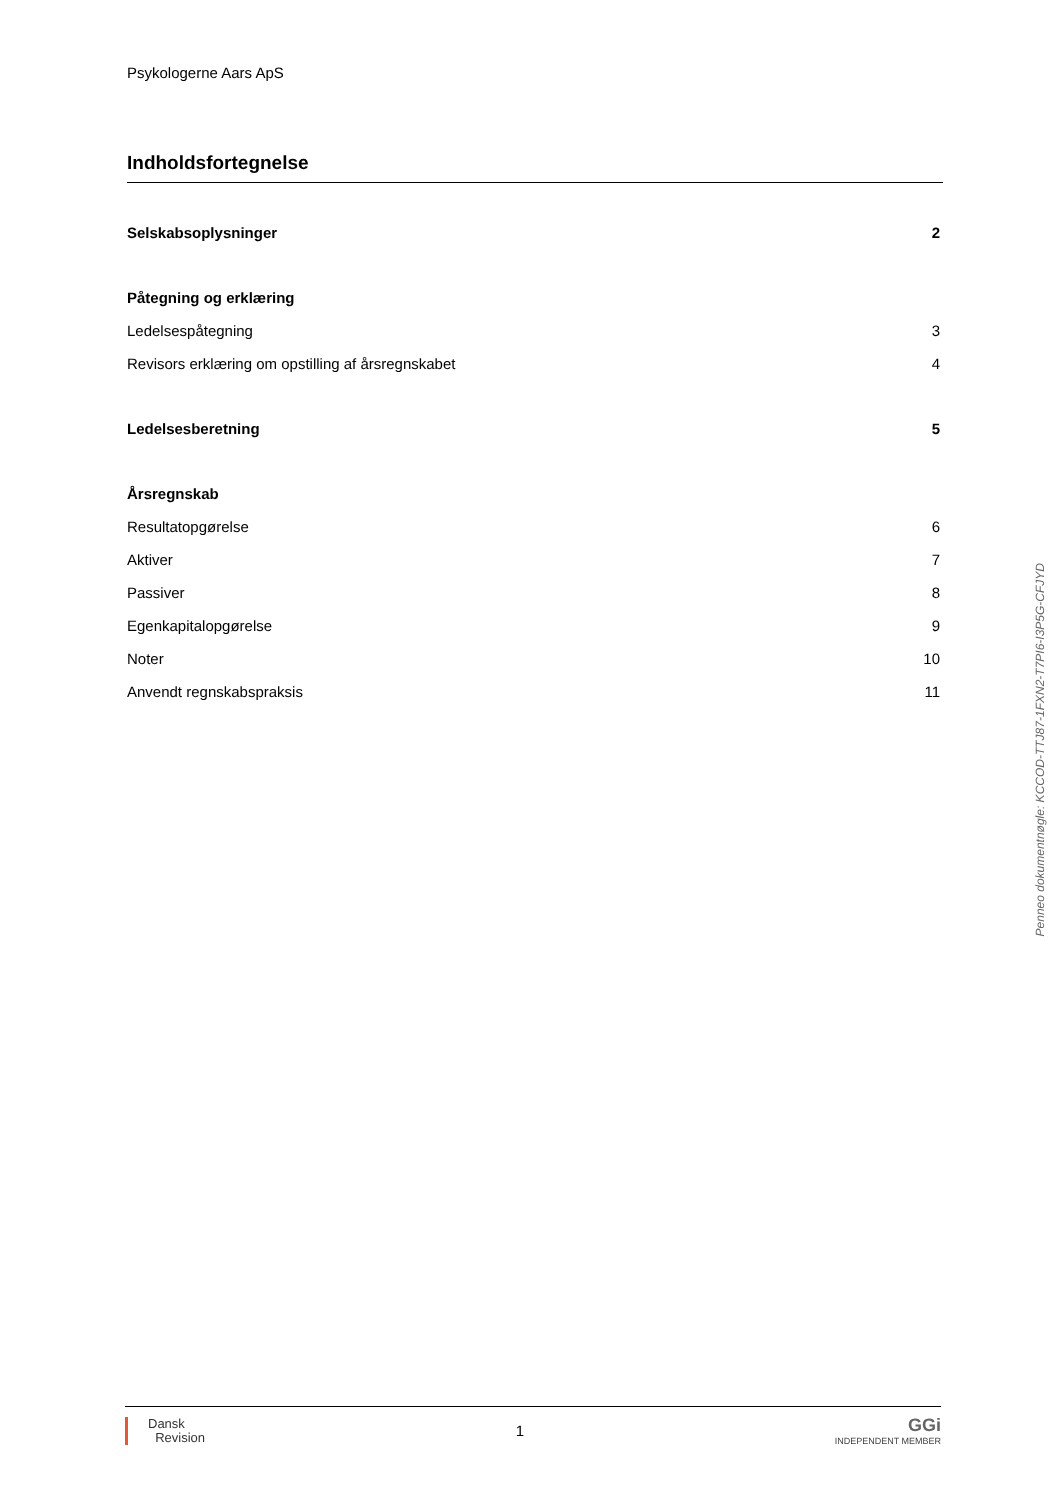Psykologerne Aars ApS
Indholdsfortegnelse
Selskabsoplysninger 2
Påtegning og erklæring
Ledelsespåtegning 3
Revisors erklæring om opstilling af årsregnskabet 4
Ledelsesberetning 5
Årsregnskab
Resultatopgørelse 6
Aktiver 7
Passiver 8
Egenkapitalopgørelse 9
Noter 10
Anvendt regnskabspraksis 11
Penneo dokumentnøgle: KCCOD-TTJ87-1FXN2-T7PI6-I3P5G-CFJYD
Dansk
Revision
1
GGi
INDEPENDENT MEMBER